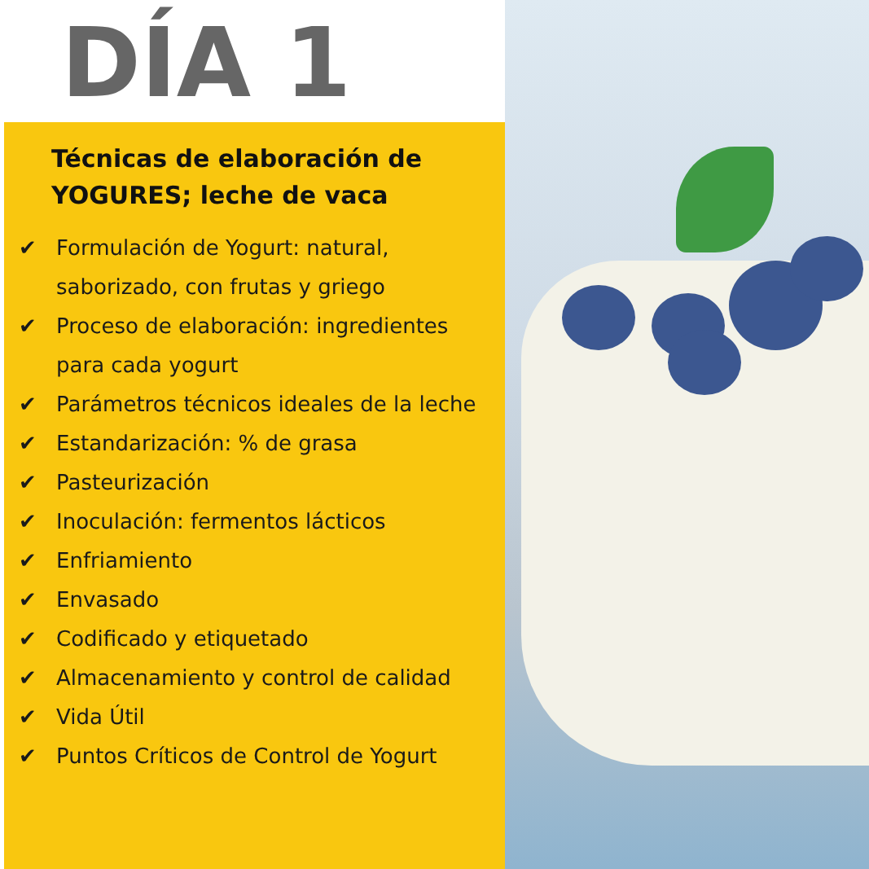DÍA 1
Técnicas de elaboración de YOGURES; leche de vaca
✔ Formulación de Yogurt: natural, saborizado, con frutas y griego
✔ Proceso de elaboración: ingredientes para cada yogurt
✔ Parámetros técnicos ideales de la leche
✔ Estandarización: % de grasa
✔ Pasteurización
✔ Inoculación: fermentos lácticos
✔ Enfriamiento
✔ Envasado
✔ Codificado y etiquetado
✔ Almacenamiento y control de calidad
✔ Vida Útil
✔ Puntos Críticos de Control de Yogurt